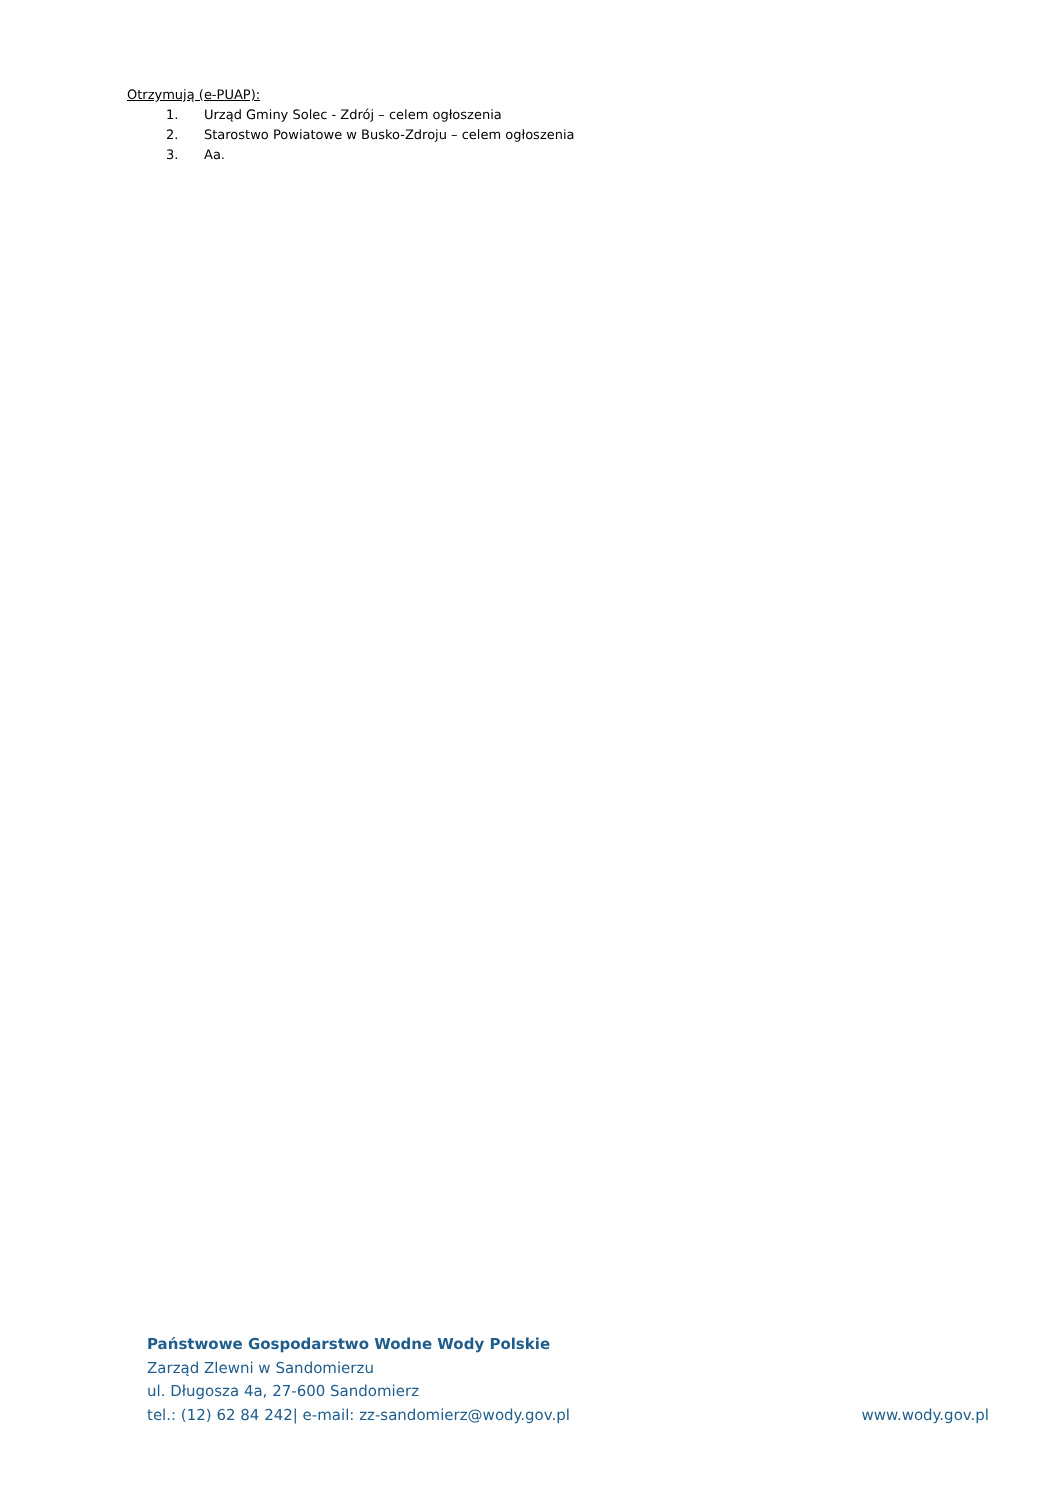Otrzymują (e-PUAP):
1. Urząd Gminy Solec - Zdrój – celem ogłoszenia
2. Starostwo Powiatowe w Busko-Zdroju – celem ogłoszenia
3. Aa.
Państwowe Gospodarstwo Wodne Wody Polskie
Zarząd Zlewni w Sandomierzu
ul. Długosza 4a, 27-600 Sandomierz
tel.: (12) 62 84 242| e-mail: zz-sandomierz@wody.gov.pl www.wody.gov.pl